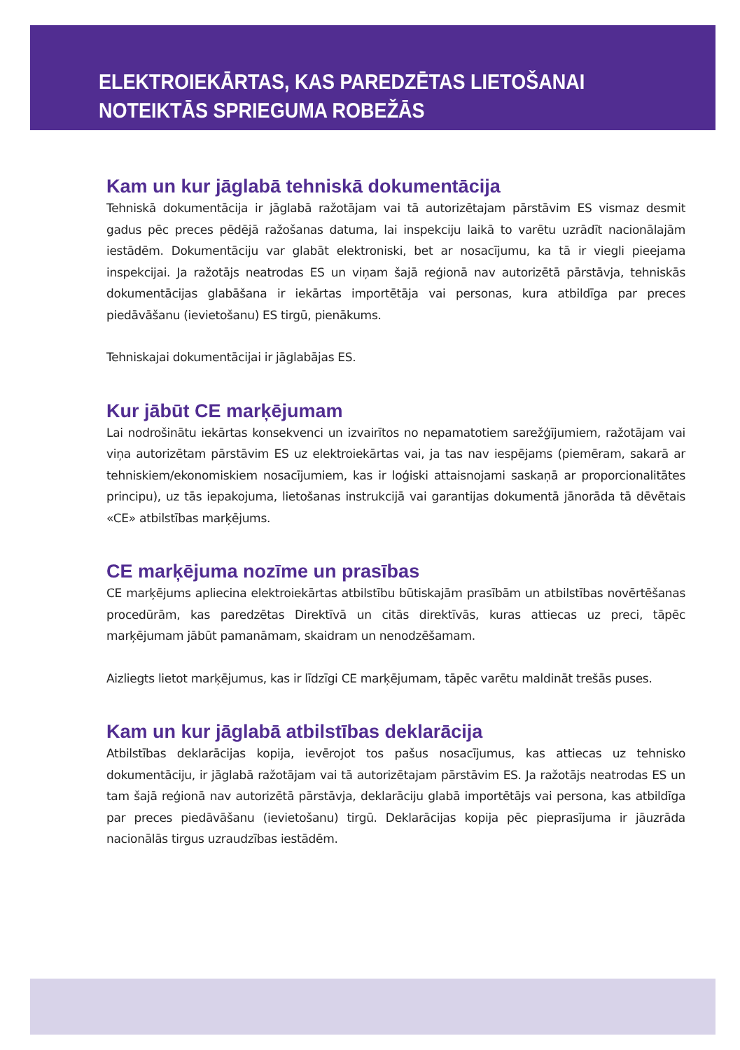ELEKTROIEKĀRTAS, KAS PAREDZĒTAS LIETOŠANAI
NOTEIKTĀS SPRIEGUMA ROBEŽĀS
Kam un kur jāglabā tehniskā dokumentācija
Tehniskā dokumentācija ir jāglabā ražotājam vai tā autorizētajam pārstāvim ES vismaz desmit gadus pēc preces pēdējā ražošanas datuma, lai inspekciju laikā to varētu uzrādīt nacionālajām iestādēm. Dokumentāciju var glabāt elektroniski, bet ar nosacījumu, ka tā ir viegli pieejama inspekcijai. Ja ražotājs neatrodas ES un viņam šajā reģionā nav autorizētā pārstāvja, tehniskās dokumentācijas glabāšana ir iekārtas importētāja vai personas, kura atbildīga par preces piedāvāšanu (ievietošanu) ES tirgū, pienākums.
Tehniskajai dokumentācijai ir jāglabājas ES.
Kur jābūt CE marķējumam
Lai nodrošinātu iekārtas konsekvenci un izvairītos no nepamatotiem sarežģījumiem, ražotājam vai viņa autorizētam pārstāvim ES uz elektroiekārtas vai, ja tas nav iespējams (piemēram, sakarā ar tehniskiem/ekonomiskiem nosacījumiem, kas ir loģiski attaisnojami saskaņā ar proporcionalitātes principu), uz tās iepakojuma, lietošanas instrukcijā vai garantijas dokumentā jānorāda tā dēvētais «CE» atbilstības marķējums.
CE marķējuma nozīme un prasības
CE marķējums apliecina elektroiekārtas atbilstību būtiskajām prasībām un atbilstības novērtēšanas procedūrām, kas paredzētas Direktīvā un citās direktīvās, kuras attiecas uz preci, tāpēc marķējumam jābūt pamanāmam, skaidram un nenodzēšamam.
Aizliegts lietot marķējumus, kas ir līdzīgi CE marķējumam, tāpēc varētu maldināt trešās puses.
Kam un kur jāglabā atbilstības deklarācija
Atbilstības deklarācijas kopija, ievērojot tos pašus nosacījumus, kas attiecas uz tehnisko dokumentāciju, ir jāglabā ražotājam vai tā autorizētajam pārstāvim ES. Ja ražotājs neatrodas ES un tam šajā reģionā nav autorizētā pārstāvja, deklarāciju glabā importētājs vai persona, kas atbildīga par preces piedāvāšanu (ievietošanu) tirgū. Deklarācijas kopija pēc pieprasījuma ir jāuzrāda nacionālās tirgus uzraudzības iestādēm.